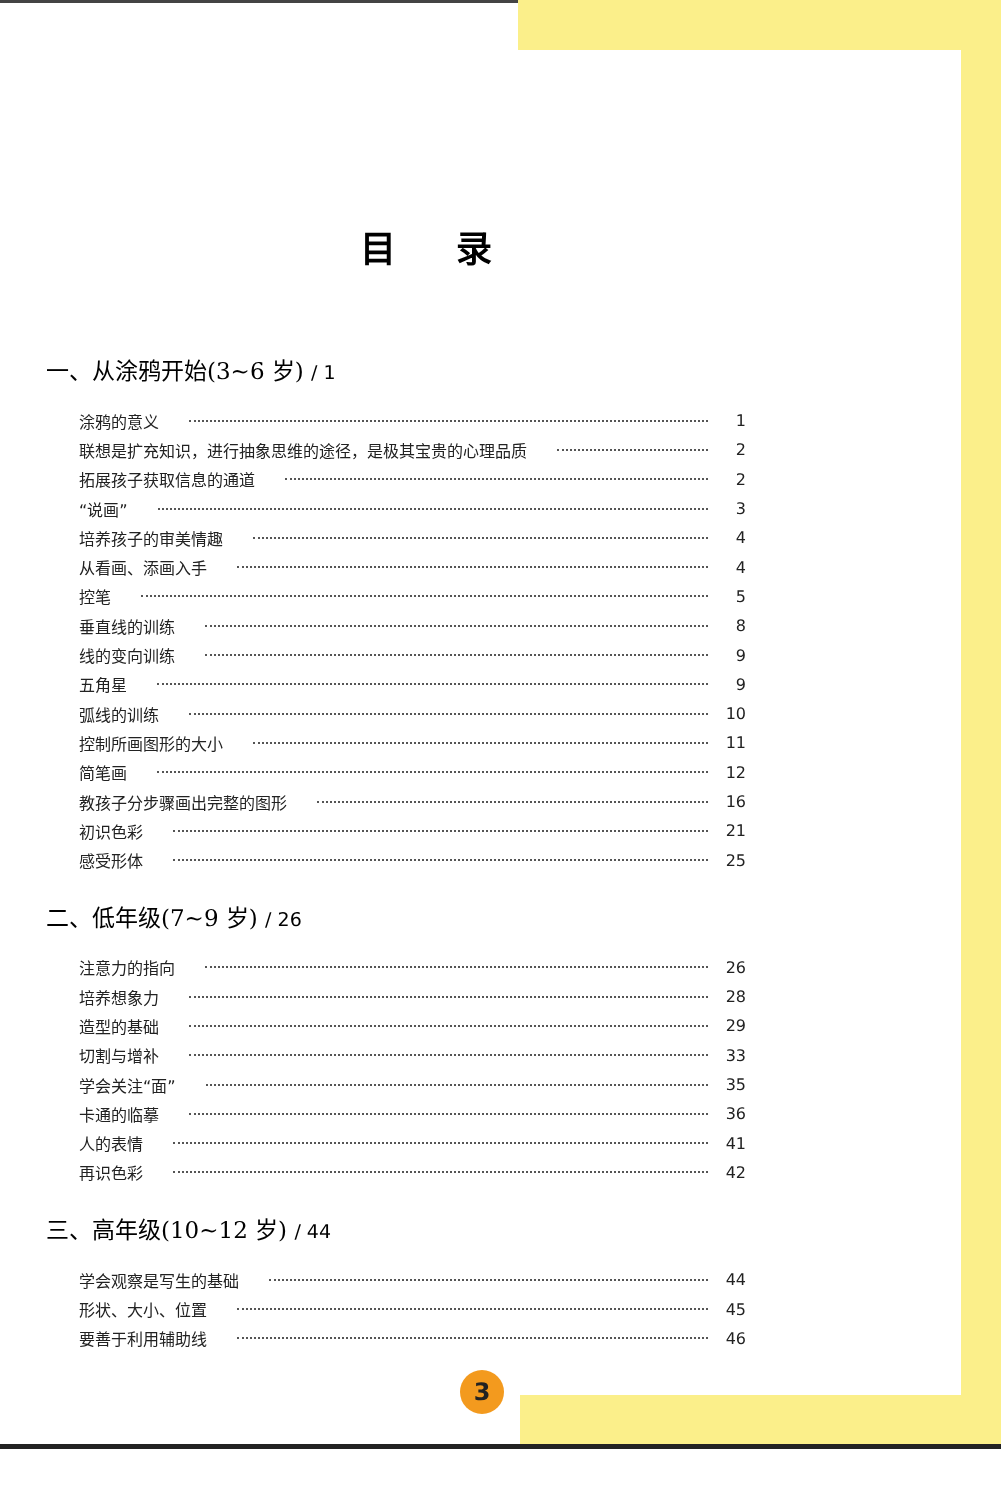目录
一、从涂鸦开始(3~6 岁) / 1
涂鸦的意义 1
联想是扩充知识，进行抽象思维的途径，是极其宝贵的心理品质 2
拓展孩子获取信息的通道 2
“说画” 3
培养孩子的审美情趣 4
从看画、添画入手 4
控笔 5
垂直线的训练 8
线的变向训练 9
五角星 9
弧线的训练 10
控制所画图形的大小 11
简笔画 12
教孩子分步骤画出完整的图形 16
初识色彩 21
感受形体 25
二、低年级(7~9 岁) / 26
注意力的指向 26
培养想象力 28
造型的基础 29
切割与增补 33
学会关注“面” 35
卡通的临摹 36
人的表情 41
再识色彩 42
三、高年级(10~12 岁) / 44
学会观察是写生的基础 44
形状、大小、位置 45
要善于利用辅助线 46
3